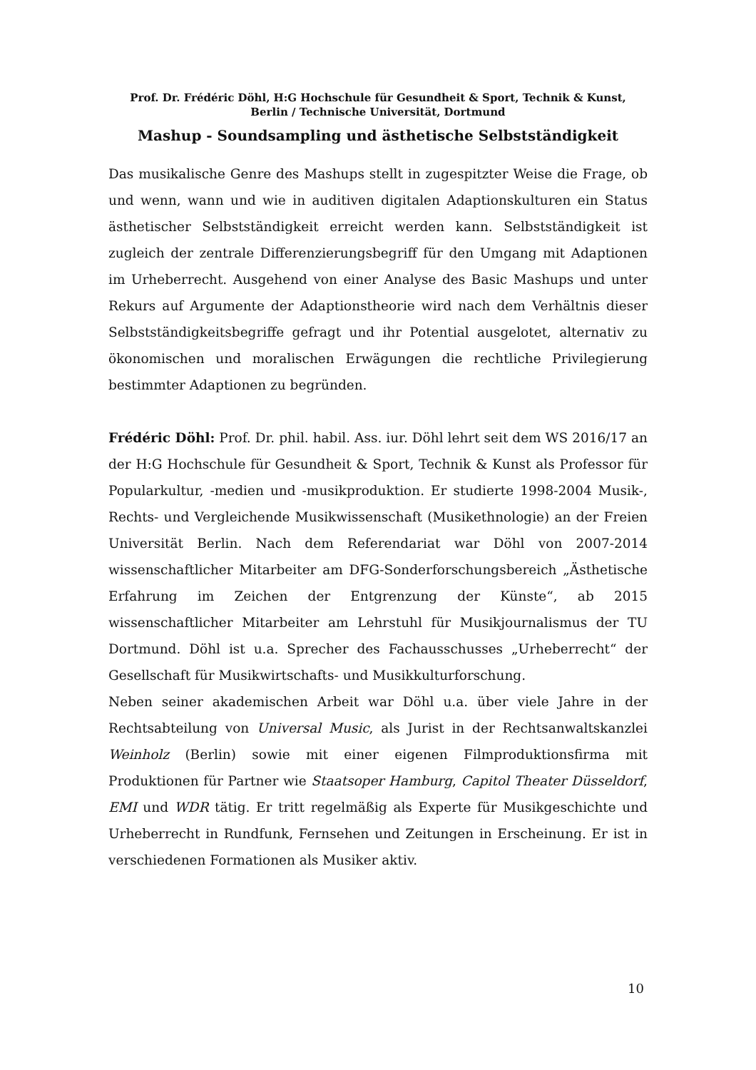Prof. Dr. Frédéric Döhl, H:G Hochschule für Gesundheit & Sport, Technik & Kunst,
Berlin / Technische Universität, Dortmund
Mashup - Soundsampling und ästhetische Selbstständigkeit
Das musikalische Genre des Mashups stellt in zugespitzter Weise die Frage, ob und wenn, wann und wie in auditiven digitalen Adaptionskulturen ein Status ästhetischer Selbstständigkeit erreicht werden kann. Selbstständigkeit ist zugleich der zentrale Differenzierungsbegriff für den Umgang mit Adaptionen im Urheberrecht. Ausgehend von einer Analyse des Basic Mashups und unter Rekurs auf Argumente der Adaptionstheorie wird nach dem Verhältnis dieser Selbstständigkeitsbegriffe gefragt und ihr Potential ausgelotet, alternativ zu ökonomischen und moralischen Erwägungen die rechtliche Privilegierung bestimmter Adaptionen zu begründen.
Frédéric Döhl: Prof. Dr. phil. habil. Ass. iur. Döhl lehrt seit dem WS 2016/17 an der H:G Hochschule für Gesundheit & Sport, Technik & Kunst als Professor für Popularkultur, -medien und -musikproduktion. Er studierte 1998-2004 Musik-, Rechts- und Vergleichende Musikwissenschaft (Musikethnologie) an der Freien Universität Berlin. Nach dem Referendariat war Döhl von 2007-2014 wissenschaftlicher Mitarbeiter am DFG-Sonderforschungsbereich „Ästhetische Erfahrung im Zeichen der Entgrenzung der Künste“, ab 2015 wissenschaftlicher Mitarbeiter am Lehrstuhl für Musikjournalismus der TU Dortmund. Döhl ist u.a. Sprecher des Fachausschusses „Urheberrecht“ der Gesellschaft für Musikwirtschafts- und Musikkulturforschung.
Neben seiner akademischen Arbeit war Döhl u.a. über viele Jahre in der Rechtsabteilung von Universal Music, als Jurist in der Rechtsanwaltskanzlei Weinholz (Berlin) sowie mit einer eigenen Filmproduktionsfirma mit Produktionen für Partner wie Staatsoper Hamburg, Capitol Theater Düsseldorf, EMI und WDR tätig. Er tritt regelmäßig als Experte für Musikgeschichte und Urheberrecht in Rundfunk, Fernsehen und Zeitungen in Erscheinung. Er ist in verschiedenen Formationen als Musiker aktiv.
10